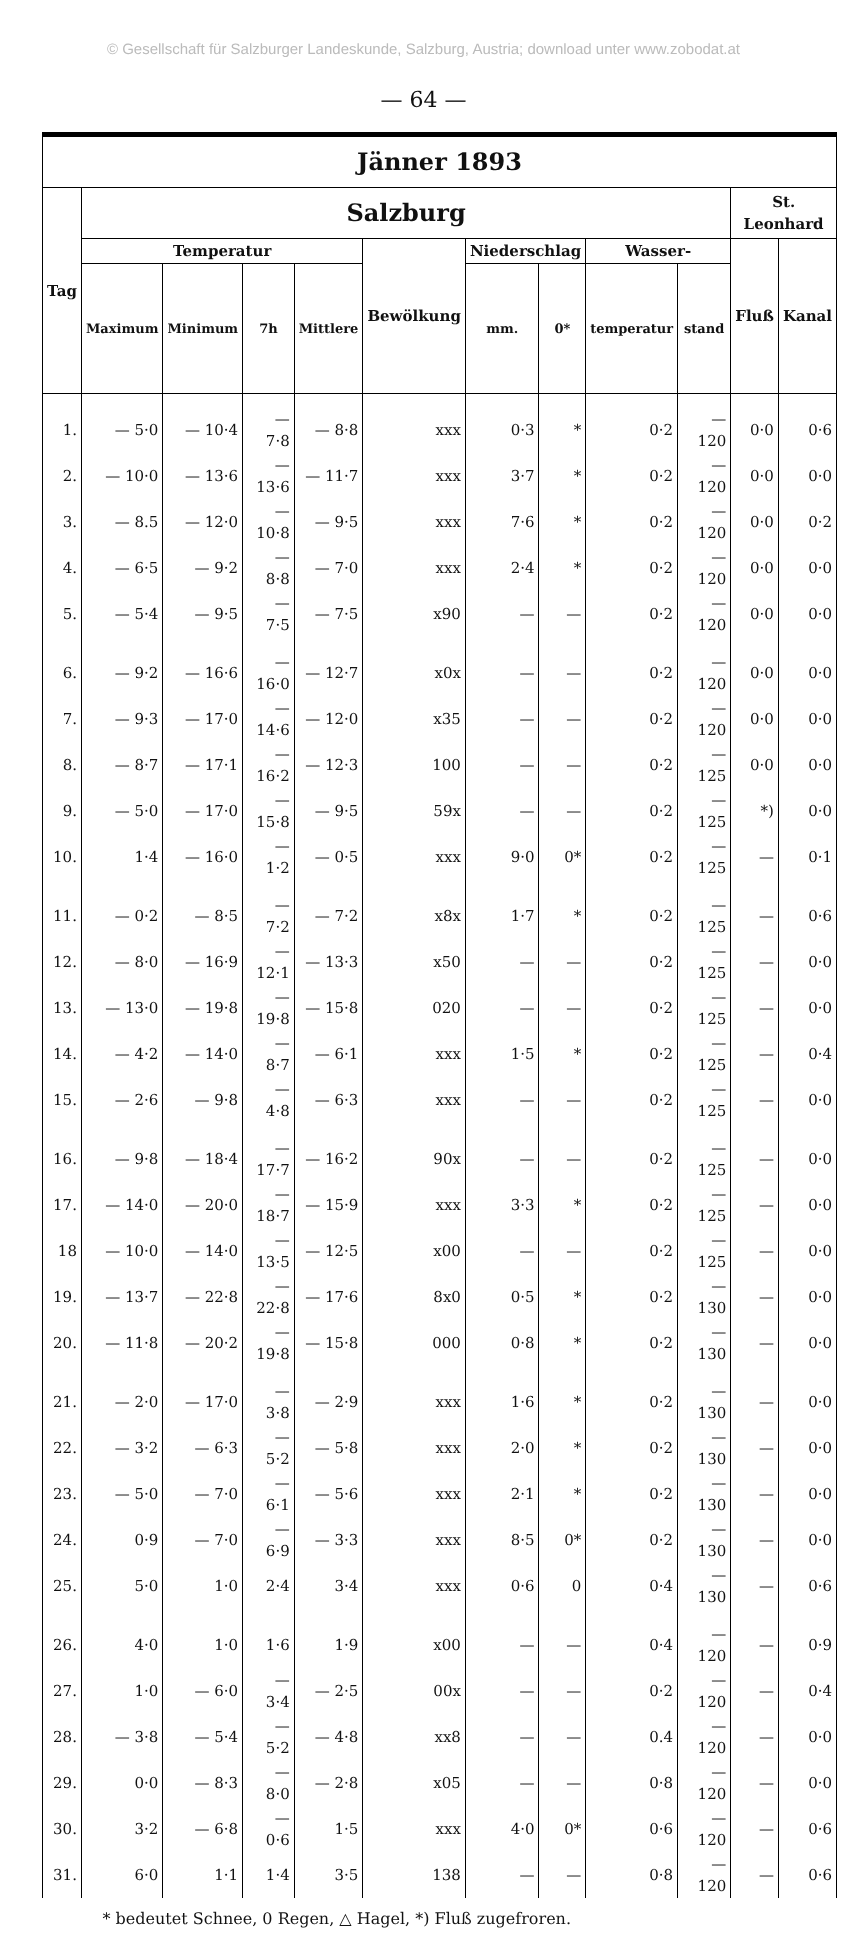© Gesellschaft für Salzburger Landeskunde, Salzburg, Austria; download unter www.zobodat.at
— 64 —
| Jänner 1893 | | | | | | | | | | | |
| --- | --- | --- | --- | --- | --- | --- | --- | --- | --- | --- | --- |
| Tag | Salzburg | | | | | | | | | St. Leonhard | |
| | Temperatur | | | | Bewölkung | Niederschlag | | Wasser- | | Fluß | Kanal |
| | Maximum | Minimum | 7h | Mittlere | | mm. | 0* | temperatur | stand | | |
| 1. | — 5·0 | — 10·4 | — 7·8 | — 8·8 | xxx | 0·3 | * | 0·2 | — 120 | 0·0 | 0·6 |
| 2. | — 10·0 | — 13·6 | — 13·6 | — 11·7 | xxx | 3·7 | * | 0·2 | — 120 | 0·0 | 0·0 |
| 3. | — 8.5 | — 12·0 | — 10·8 | — 9·5 | xxx | 7·6 | * | 0·2 | — 120 | 0·0 | 0·2 |
| 4. | — 6·5 | — 9·2 | — 8·8 | — 7·0 | xxx | 2·4 | * | 0·2 | — 120 | 0·0 | 0·0 |
| 5. | — 5·4 | — 9·5 | — 7·5 | — 7·5 | x90 | — | — | 0·2 | — 120 | 0·0 | 0·0 |
| 6. | — 9·2 | — 16·6 | — 16·0 | — 12·7 | x0x | — | — | 0·2 | — 120 | 0·0 | 0·0 |
| 7. | — 9·3 | — 17·0 | — 14·6 | — 12·0 | x35 | — | — | 0·2 | — 120 | 0·0 | 0·0 |
| 8. | — 8·7 | — 17·1 | — 16·2 | — 12·3 | 100 | — | — | 0·2 | — 125 | 0·0 | 0·0 |
| 9. | — 5·0 | — 17·0 | — 15·8 | — 9·5 | 59x | — | — | 0·2 | — 125 | *) | 0·0 |
| 10. | 1·4 | — 16·0 | — 1·2 | — 0·5 | xxx | 9·0 | 0* | 0·2 | — 125 | — | 0·1 |
| 11. | — 0·2 | — 8·5 | — 7·2 | — 7·2 | x8x | 1·7 | * | 0·2 | — 125 | — | 0·6 |
| 12. | — 8·0 | — 16·9 | — 12·1 | — 13·3 | x50 | — | — | 0·2 | — 125 | — | 0·0 |
| 13. | — 13·0 | — 19·8 | — 19·8 | — 15·8 | 020 | — | — | 0·2 | — 125 | — | 0·0 |
| 14. | — 4·2 | — 14·0 | — 8·7 | — 6·1 | xxx | 1·5 | * | 0·2 | — 125 | — | 0·4 |
| 15. | — 2·6 | — 9·8 | — 4·8 | — 6·3 | xxx | — | — | 0·2 | — 125 | — | 0·0 |
| 16. | — 9·8 | — 18·4 | — 17·7 | — 16·2 | 90x | — | — | 0·2 | — 125 | — | 0·0 |
| 17. | — 14·0 | — 20·0 | — 18·7 | — 15·9 | xxx | 3·3 | * | 0·2 | — 125 | — | 0·0 |
| 18 | — 10·0 | — 14·0 | — 13·5 | — 12·5 | x00 | — | — | 0·2 | — 125 | — | 0·0 |
| 19. | — 13·7 | — 22·8 | — 22·8 | — 17·6 | 8x0 | 0·5 | * | 0·2 | — 130 | — | 0·0 |
| 20. | — 11·8 | — 20·2 | — 19·8 | — 15·8 | 000 | 0·8 | * | 0·2 | — 130 | — | 0·0 |
| 21. | — 2·0 | — 17·0 | — 3·8 | — 2·9 | xxx | 1·6 | * | 0·2 | — 130 | — | 0·0 |
| 22. | — 3·2 | — 6·3 | — 5·2 | — 5·8 | xxx | 2·0 | * | 0·2 | — 130 | — | 0·0 |
| 23. | — 5·0 | — 7·0 | — 6·1 | — 5·6 | xxx | 2·1 | * | 0·2 | — 130 | — | 0·0 |
| 24. | 0·9 | — 7·0 | — 6·9 | — 3·3 | xxx | 8·5 | 0* | 0·2 | — 130 | — | 0·0 |
| 25. | 5·0 | 1·0 | 2·4 | 3·4 | xxx | 0·6 | 0 | 0·4 | — 130 | — | 0·6 |
| 26. | 4·0 | 1·0 | 1·6 | 1·9 | x00 | — | — | 0·4 | — 120 | — | 0·9 |
| 27. | 1·0 | — 6·0 | — 3·4 | — 2·5 | 00x | — | — | 0·2 | — 120 | — | 0·4 |
| 28. | — 3·8 | — 5·4 | — 5·2 | — 4·8 | xx8 | — | — | 0.4 | — 120 | — | 0·0 |
| 29. | 0·0 | — 8·3 | — 8·0 | — 2·8 | x05 | — | — | 0·8 | — 120 | — | 0·0 |
| 30. | 3·2 | — 6·8 | — 0·6 | 1·5 | xxx | 4·0 | 0* | 0·6 | — 120 | — | 0·6 |
| 31. | 6·0 | 1·1 | 1·4 | 3·5 | 138 | — | — | 0·8 | — 120 | — | 0·6 |
| * bedeutet Schnee, 0 Regen, △ Hagel, *) Fluß zugefroren. | | | | | | | | | | | |